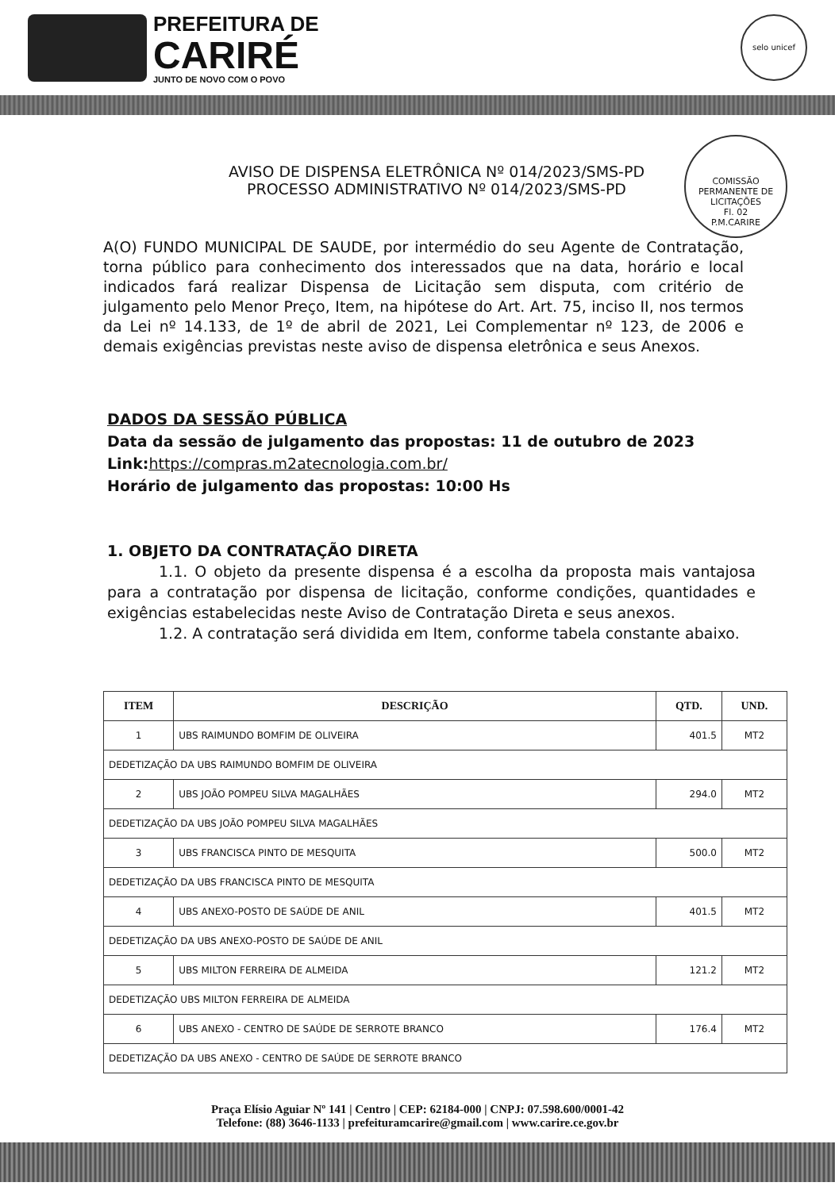PREFEITURA DE
CARIRÉ
JUNTO DE NOVO COM O POVO
selo unicef
COMISSÃO PERMANENTE DE LICITAÇÕES
Fl. 02
P.M.CARIRE
AVISO DE DISPENSA ELETRÔNICA Nº 014/2023/SMS-PD
PROCESSO ADMINISTRATIVO Nº 014/2023/SMS-PD
A(O) FUNDO MUNICIPAL DE SAUDE, por intermédio do seu Agente de Contratação, torna público para conhecimento dos interessados que na data, horário e local indicados fará realizar Dispensa de Licitação sem disputa, com critério de julgamento pelo Menor Preço, Item, na hipótese do Art. Art. 75, inciso II, nos termos da Lei nº 14.133, de 1º de abril de 2021, Lei Complementar nº 123, de 2006 e demais exigências previstas neste aviso de dispensa eletrônica e seus Anexos.
DADOS DA SESSÃO PÚBLICA
Data da sessão de julgamento das propostas: 11 de outubro de 2023
Link:https://compras.m2atecnologia.com.br/
Horário de julgamento das propostas: 10:00 Hs
1. OBJETO DA CONTRATAÇÃO DIRETA
1.1. O objeto da presente dispensa é a escolha da proposta mais vantajosa para a contratação por dispensa de licitação, conforme condições, quantidades e exigências estabelecidas neste Aviso de Contratação Direta e seus anexos.
1.2. A contratação será dividida em Item, conforme tabela constante abaixo.
| ITEM | DESCRIÇÃO | QTD. | UND. |
| --- | --- | --- | --- |
| 1 | UBS RAIMUNDO BOMFIM DE OLIVEIRA | 401.5 | MT2 |
| DEDETIZAÇÃO DA UBS RAIMUNDO BOMFIM DE OLIVEIRA | | | |
| 2 | UBS JOÃO POMPEU SILVA MAGALHÃES | 294.0 | MT2 |
| DEDETIZAÇÃO DA UBS JOÃO POMPEU SILVA MAGALHÃES | | | |
| 3 | UBS FRANCISCA PINTO DE MESQUITA | 500.0 | MT2 |
| DEDETIZAÇÃO DA UBS FRANCISCA PINTO DE MESQUITA | | | |
| 4 | UBS ANEXO-POSTO DE SAÚDE DE ANIL | 401.5 | MT2 |
| DEDETIZAÇÃO DA UBS ANEXO-POSTO DE SAÚDE DE ANIL | | | |
| 5 | UBS MILTON FERREIRA DE ALMEIDA | 121.2 | MT2 |
| DEDETIZAÇÃO UBS MILTON FERREIRA DE ALMEIDA | | | |
| 6 | UBS ANEXO - CENTRO DE SAÚDE DE SERROTE BRANCO | 176.4 | MT2 |
| DEDETIZAÇÃO DA UBS ANEXO - CENTRO DE SAÚDE DE SERROTE BRANCO | | | |
Praça Elísio Aguiar Nº 141 | Centro | CEP: 62184-000 | CNPJ: 07.598.600/0001-42
Telefone: (88) 3646-1133 | prefeituramcarire@gmail.com | www.carire.ce.gov.br